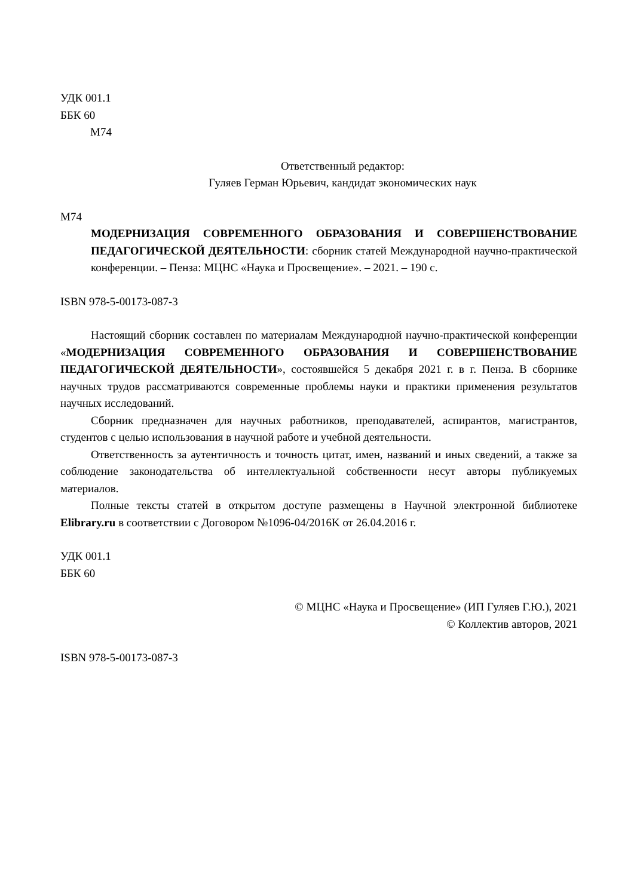УДК 001.1
ББК 60
М74
Ответственный редактор:
Гуляев Герман Юрьевич, кандидат экономических наук
М74
МОДЕРНИЗАЦИЯ СОВРЕМЕННОГО ОБРАЗОВАНИЯ И СОВЕРШЕНСТВОВАНИЕ ПЕДАГОГИЧЕСКОЙ ДЕЯТЕЛЬНОСТИ: сборник статей Международной научно-практической конференции. – Пенза: МЦНС «Наука и Просвещение». – 2021. – 190 с.
ISBN 978-5-00173-087-3
Настоящий сборник составлен по материалам Международной научно-практической конференции «МОДЕРНИЗАЦИЯ СОВРЕМЕННОГО ОБРАЗОВАНИЯ И СОВЕРШЕНСТВОВАНИЕ ПЕДАГОГИЧЕСКОЙ ДЕЯТЕЛЬНОСТИ», состоявшейся 5 декабря 2021 г. в г. Пенза. В сборнике научных трудов рассматриваются современные проблемы науки и практики применения результатов научных исследований.
Сборник предназначен для научных работников, преподавателей, аспирантов, магистрантов, студентов с целью использования в научной работе и учебной деятельности.
Ответственность за аутентичность и точность цитат, имен, названий и иных сведений, а также за соблюдение законодательства об интеллектуальной собственности несут авторы публикуемых материалов.
Полные тексты статей в открытом доступе размещены в Научной электронной библиотеке Elibrary.ru в соответствии с Договором №1096-04/2016K от 26.04.2016 г.
УДК 001.1
ББК 60
© МЦНС «Наука и Просвещение» (ИП Гуляев Г.Ю.), 2021
© Коллектив авторов, 2021
ISBN 978-5-00173-087-3